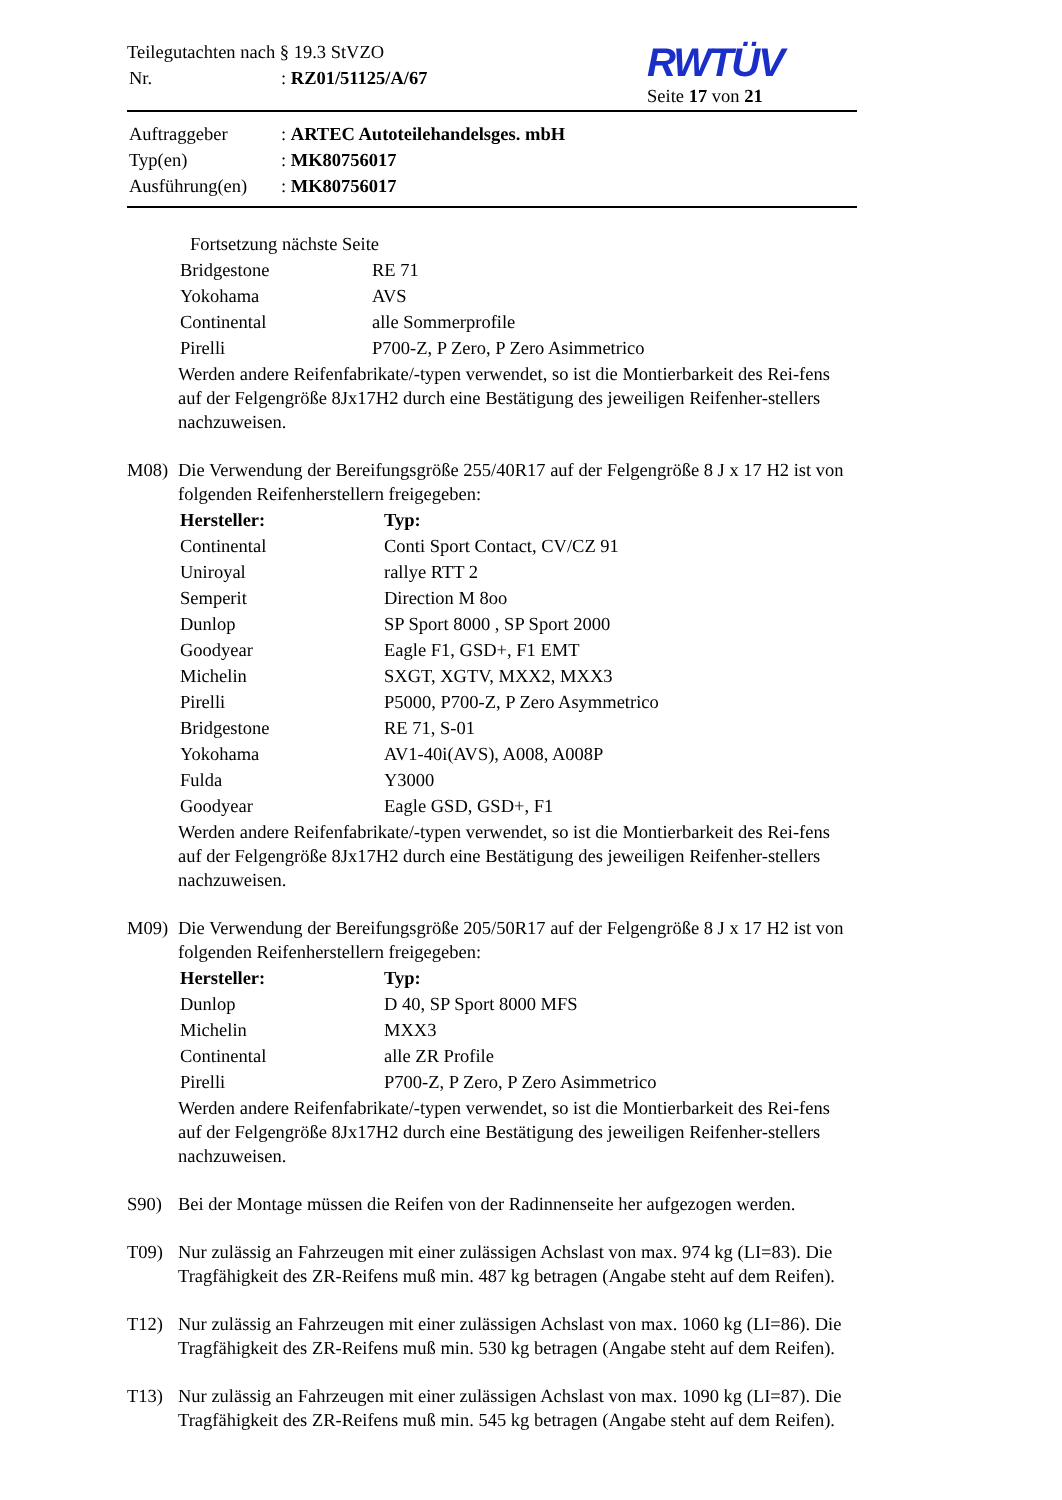Teilegutachten nach § 19.3 StVZO
| Nr. | : RZ01/51125/A/67 |
RWTÜV
Seite 17 von 21
| Auftraggeber | : ARTEC Autoteilehandelsges. mbH |
| Typ(en) | : MK80756017 |
| Ausführung(en) | : MK80756017 |
Fortsetzung nächste Seite
| Bridgestone | RE 71 |
| Yokohama | AVS |
| Continental | alle Sommerprofile |
| Pirelli | P700-Z, P Zero, P Zero Asimmetrico |
Werden andere Reifenfabrikate/-typen verwendet, so ist die Montierbarkeit des Rei-fens auf der Felgengröße 8Jx17H2 durch eine Bestätigung des jeweiligen Reifenher-stellers nachzuweisen.
M08) Die Verwendung der Bereifungsgröße 255/40R17 auf der Felgengröße 8 J x 17 H2 ist von folgenden Reifenherstellern freigegeben:
| Hersteller: | Typ: |
| Continental | Conti Sport Contact, CV/CZ 91 |
| Uniroyal | rallye RTT 2 |
| Semperit | Direction M 8oo |
| Dunlop | SP Sport 8000 , SP Sport 2000 |
| Goodyear | Eagle F1, GSD+, F1 EMT |
| Michelin | SXGT, XGTV, MXX2, MXX3 |
| Pirelli | P5000, P700-Z, P Zero Asymmetrico |
| Bridgestone | RE 71, S-01 |
| Yokohama | AV1-40i(AVS), A008, A008P |
| Fulda | Y3000 |
| Goodyear | Eagle GSD, GSD+, F1 |
Werden andere Reifenfabrikate/-typen verwendet, so ist die Montierbarkeit des Rei-fens auf der Felgengröße 8Jx17H2 durch eine Bestätigung des jeweiligen Reifenher-stellers nachzuweisen.
M09) Die Verwendung der Bereifungsgröße 205/50R17 auf der Felgengröße 8 J x 17 H2 ist von folgenden Reifenherstellern freigegeben:
| Hersteller: | Typ: |
| Dunlop | D 40, SP Sport 8000 MFS |
| Michelin | MXX3 |
| Continental | alle ZR Profile |
| Pirelli | P700-Z, P Zero, P Zero Asimmetrico |
Werden andere Reifenfabrikate/-typen verwendet, so ist die Montierbarkeit des Rei-fens auf der Felgengröße 8Jx17H2 durch eine Bestätigung des jeweiligen Reifenher-stellers nachzuweisen.
S90) Bei der Montage müssen die Reifen von der Radinnenseite her aufgezogen werden.
T09) Nur zulässig an Fahrzeugen mit einer zulässigen Achslast von max. 974 kg (LI=83). Die Tragfähigkeit des ZR-Reifens muß min. 487 kg betragen (Angabe steht auf dem Reifen).
T12) Nur zulässig an Fahrzeugen mit einer zulässigen Achslast von max. 1060 kg (LI=86). Die Tragfähigkeit des ZR-Reifens muß min. 530 kg betragen (Angabe steht auf dem Reifen).
T13) Nur zulässig an Fahrzeugen mit einer zulässigen Achslast von max. 1090 kg (LI=87). Die Tragfähigkeit des ZR-Reifens muß min. 545 kg betragen (Angabe steht auf dem Reifen).